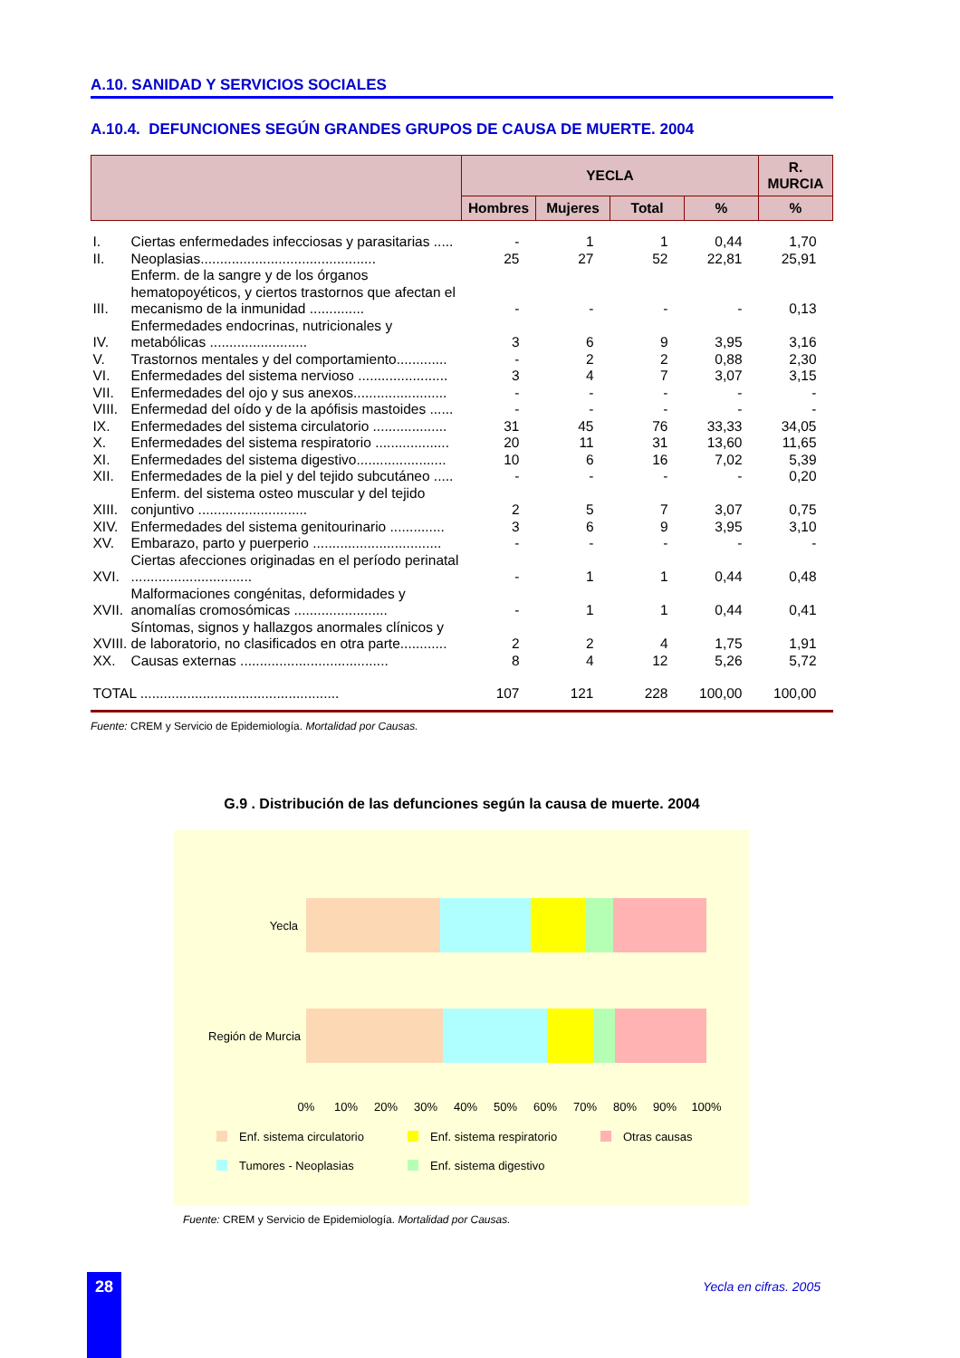A.10. SANIDAD Y SERVICIOS SOCIALES
A.10.4. DEFUNCIONES SEGÚN GRANDES GRUPOS DE CAUSA DE MUERTE. 2004
| | | YECLA | | | | R. MURCIA |
| --- | --- | --- | --- | --- | --- | --- |
| | | Hombres | Mujeres | Total | % | % |
| I. | Ciertas enfermedades infecciosas y parasitarias ..... | - | 1 | 1 | 0,44 | 1,70 |
| II. | Neoplasias............................................. | 25 | 27 | 52 | 22,81 | 25,91 |
| III. | Enferm. de la sangre y de los órganos hematopoyéticos, y ciertos trastornos que afectan el mecanismo de la inmunidad .............. | - | - | - | - | 0,13 |
| IV. | Enfermedades endocrinas, nutricionales y metabólicas ......................... | 3 | 6 | 9 | 3,95 | 3,16 |
| V. | Trastornos mentales y del comportamiento............. | - | 2 | 2 | 0,88 | 2,30 |
| VI. | Enfermedades del sistema nervioso ....................... | 3 | 4 | 7 | 3,07 | 3,15 |
| VII. | Enfermedades del ojo y sus anexos........................ | - | - | - | - | - |
| VIII. | Enfermedad del oído y de la apófisis mastoides ...... | - | - | - | - | - |
| IX. | Enfermedades del sistema circulatorio ................... | 31 | 45 | 76 | 33,33 | 34,05 |
| X. | Enfermedades del sistema respiratorio ................... | 20 | 11 | 31 | 13,60 | 11,65 |
| XI. | Enfermedades del sistema digestivo....................... | 10 | 6 | 16 | 7,02 | 5,39 |
| XII. | Enfermedades de la piel y del tejido subcutáneo ..... | - | - | - | - | 0,20 |
| XIII. | Enferm. del sistema osteo muscular y del tejido conjuntivo ............................ | 2 | 5 | 7 | 3,07 | 0,75 |
| XIV. | Enfermedades del sistema genitourinario .............. | 3 | 6 | 9 | 3,95 | 3,10 |
| XV. | Embarazo, parto y puerperio ................................. | - | - | - | - | - |
| XVI. | Ciertas afecciones originadas en el período perinatal ............................... | - | 1 | 1 | 0,44 | 0,48 |
| XVII. | Malformaciones congénitas, deformidades y anomalías cromosómicas ........................ | - | 1 | 1 | 0,44 | 0,41 |
| XVIII. | Síntomas, signos y hallazgos anormales clínicos y de laboratorio, no clasificados en otra parte............ | 2 | 2 | 4 | 1,75 | 1,91 |
| XX. | Causas externas ...................................... | 8 | 4 | 12 | 5,26 | 5,72 |
| TOTAL ................................................... | | 107 | 121 | 228 | 100,00 | 100,00 |
Fuente: CREM y Servicio de Epidemiología. Mortalidad por Causas.
G.9 . Distribución de las defunciones según la causa de muerte. 2004
Yecla
Región de Murcia
0%
10%
20%
30%
40%
50%
60%
70%
80%
90%
100%
Enf. sistema circulatorio
Enf. sistema respiratorio
Otras causas
Tumores - Neoplasias
Enf. sistema digestivo
Fuente: CREM y Servicio de Epidemiología. Mortalidad por Causas.
28 Yecla en cifras. 2005